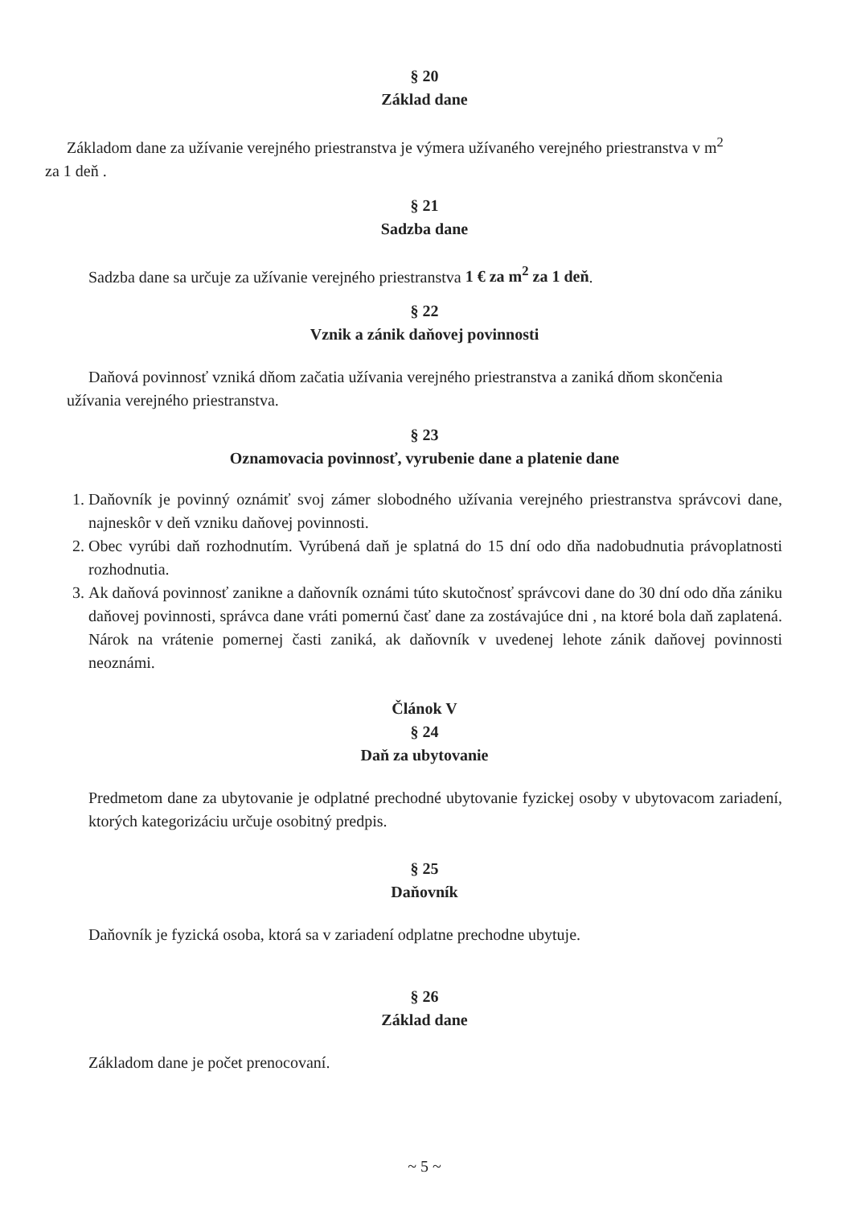§ 20
Základ dane
Základom dane za užívanie verejného priestranstva je výmera užívaného verejného priestranstva v m<sup>2</sup>
za 1 deň .
§ 21
Sadzba dane
Sadzba dane sa určuje za užívanie verejného priestranstva 1 € za m<sup>2</sup> za 1 deň.
§ 22
Vznik a zánik daňovej povinnosti
Daňová povinnosť vzniká dňom začatia užívania verejného priestranstva a zaniká dňom skončenia
užívania verejného priestranstva.
§ 23
Oznamovacia povinnosť, vyrubenie dane a platenie dane
1. Daňovník je povinný oznámiť svoj zámer slobodného užívania verejného priestranstva správcovi dane, najneskôr v deň vzniku daňovej povinnosti.
2. Obec vyrúbi daň rozhodnutím. Vyrúbená daň je splatná do 15 dní odo dňa nadobudnutia právoplatnosti rozhodnutia.
3. Ak daňová povinnosť zanikne a daňovník oznámi túto skutočnosť správcovi dane do 30 dní odo dňa zániku daňovej povinnosti, správca dane vráti pomernú časť dane za zostávajúce dni , na ktoré bola daň zaplatená. Nárok na vrátenie pomernej časti zaniká, ak daňovník v uvedenej lehote zánik daňovej povinnosti neoznámi.
Článok V
§ 24
Daň za ubytovanie
Predmetom dane za ubytovanie je odplatné prechodné ubytovanie fyzickej osoby v ubytovacom zariadení, ktorých kategorizáciu určuje osobitný predpis.
§ 25
Daňovník
Daňovník je fyzická osoba, ktorá sa v zariadení odplatne prechodne ubytuje.
§ 26
Základ dane
Základom dane je počet prenocovaní.
~ 5 ~